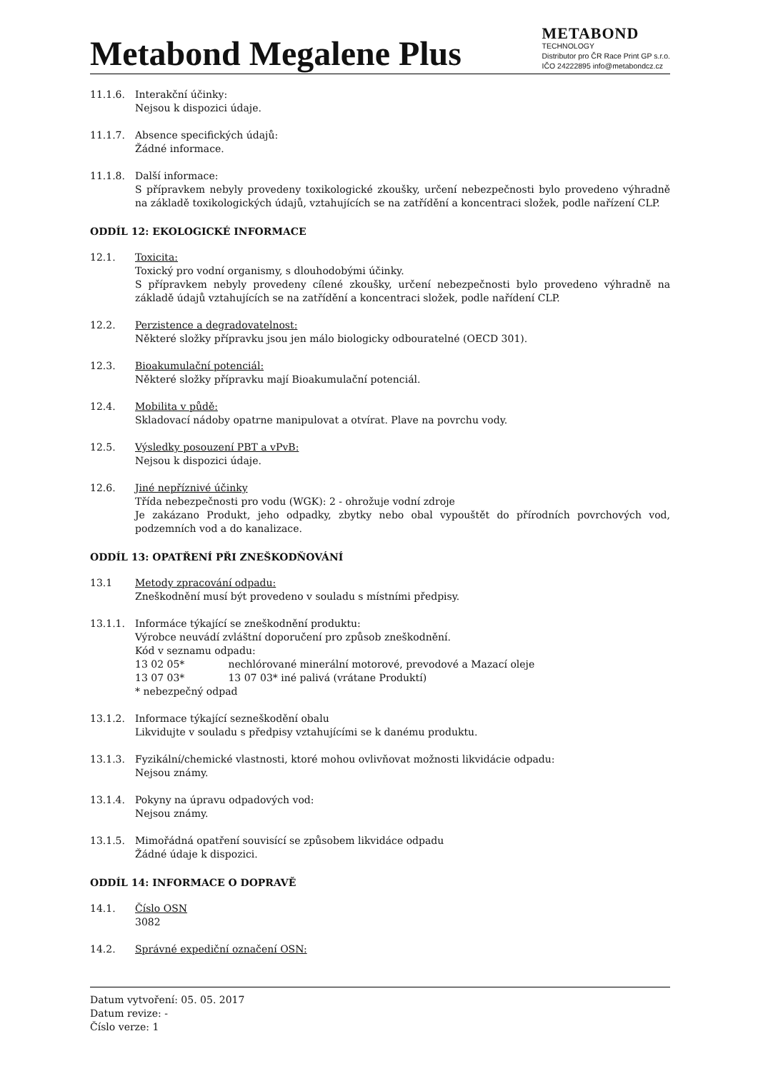Metabond Megalene Plus
METABOND
TECHNOLOGY
Distributor pro ČR Race Print GP s.r.o.
IČO 24222895 info@metabondcz.cz
11.1.6. Interakční účinky:
Nejsou k dispozici údaje.
11.1.7. Absence specifických údajů:
Žádné informace.
11.1.8. Další informace:
S přípravkem nebyly provedeny toxikologické zkoušky, určení nebezpečnosti bylo provedeno výhradně na základě toxikologických údajů, vztahujících se na zatřídění a koncentraci složek, podle nařízení CLP.
ODDÍL 12: EKOLOGICKÉ INFORMACE
12.1. Toxicita:
Toxický pro vodní organismy, s dlouhodobými účinky.
S přípravkem nebyly provedeny cílené zkoušky, určení nebezpečnosti bylo provedeno výhradně na základě údajů vztahujících se na zatřídění a koncentraci složek, podle nařídení CLP.
12.2. Perzistence a degradovatelnost:
Některé složky přípravku jsou jen málo biologicky odbouratelné (OECD 301).
12.3. Bioakumulační potenciál:
Některé složky přípravku mají Bioakumulační potenciál.
12.4. Mobilita v půdě:
Skladovací nádoby opatrne manipulovat a otvírat. Plave na povrchu vody.
12.5. Výsledky posouzení PBT a vPvB:
Nejsou k dispozici údaje.
12.6. Jiné nepříznivé účinky
Třída nebezpečnosti pro vodu (WGK): 2 - ohrožuje vodní zdroje
Je zakázano Produkt, jeho odpadky, zbytky nebo obal vypouštět do přírodních povrchových vod, podzemních vod a do kanalizace.
ODDÍL 13: OPATŘENÍ PŘI ZNEŠKODŇOVÁNÍ
13.1 Metody zpracování odpadu:
Zneškodnění musí být provedeno v souladu s místními předpisy.
13.1.1. Informáce týkající se zneškodnění produktu:
Výrobce neuvádí zvláštní doporučení pro způsob zneškodnění.
Kód v seznamu odpadu:
13 02 05* nechlórované minerální motorové, prevodové a Mazací oleje
13 07 03* 13 07 03* iné palivá (vrátane Produktí)
* nebezpečný odpad
13.1.2. Informace týkající sezneškodění obalu
Likvidujte v souladu s předpisy vztahujícími se k danému produktu.
13.1.3. Fyzikální/chemické vlastnosti, ktoré mohou ovlivňovat možnosti likvidácie odpadu:
Nejsou známy.
13.1.4. Pokyny na úpravu odpadových vod:
Nejsou známy.
13.1.5. Mimořádná opatření souvisící se způsobem likvidáce odpadu
Žádné údaje k dispozici.
ODDÍL 14: INFORMACE O DOPRAVĚ
14.1. Číslo OSN
3082
14.2. Správné expediční označení OSN:
Datum vytvoření: 05. 05. 2017
Datum revize: -
Číslo verze: 1